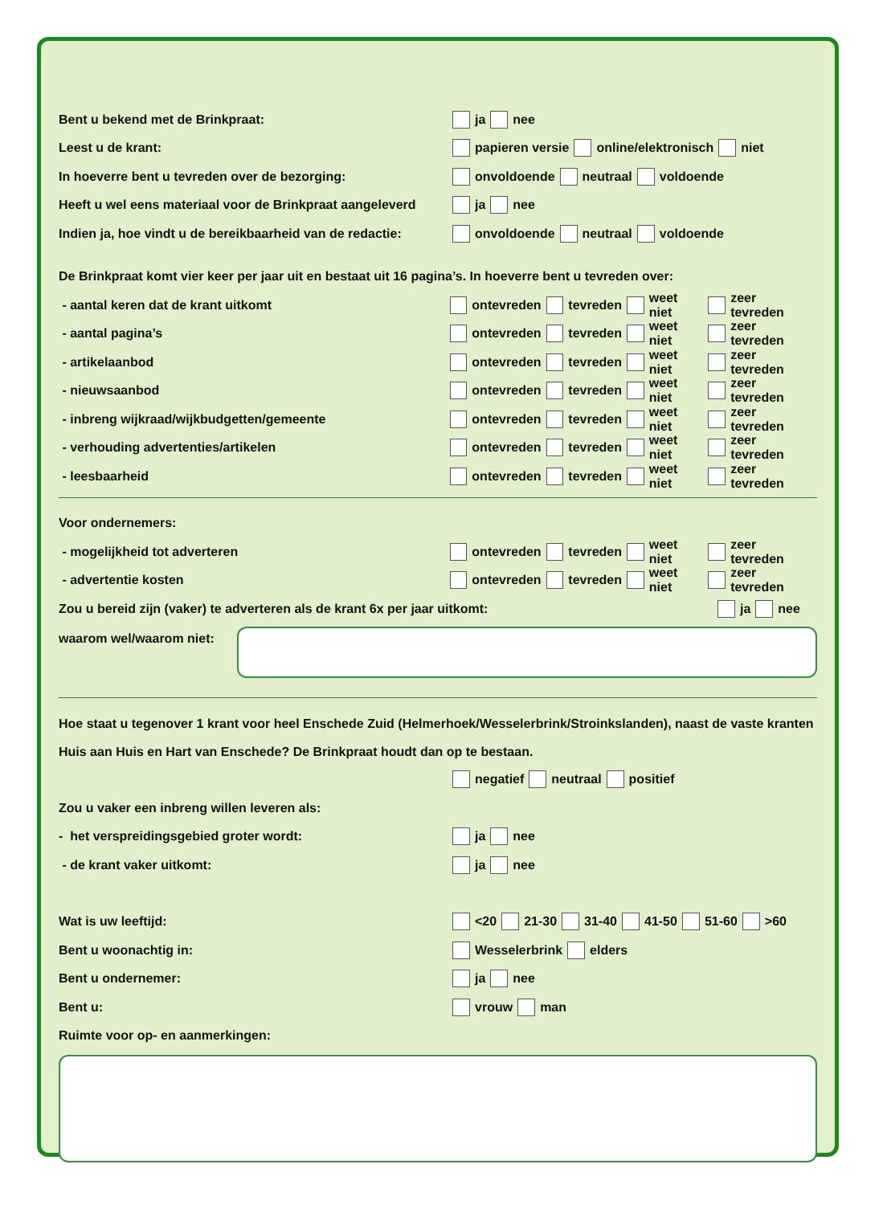Bent u bekend met de Brinkpraat: ja nee
Leest u de krant:
papieren versie online/elektronisch niet
In hoeverre bent u tevreden over de bezorging: onvoldoende neutraal voldoende
Heeft u wel eens materiaal voor de Brinkpraat aangeleverd
ja nee
Indien ja, hoe vindt u de bereikbaarheid van de redactie:
onvoldoende neutraal voldoende
De Brinkpraat komt vier keer per jaar uit en bestaat uit 16 pagina’s. In hoeverre bent u tevreden over:
- aantal keren dat de krant uitkomt
ontevreden tevreden weet niet zeer tevreden
- aantal pagina’s
ontevreden tevreden weet niet zeer tevreden
- artikelaanbod
ontevreden tevreden weet niet zeer tevreden
- nieuwsaanbod
ontevreden tevreden weet niet zeer tevreden
- inbreng wijkraad/wijkbudgetten/gemeente
ontevreden tevreden weet niet zeer tevreden
- verhouding advertenties/artikelen
ontevreden tevreden weet niet zeer tevreden
- leesbaarheid
ontevreden tevreden weet niet zeer tevreden
Voor ondernemers:
- mogelijkheid tot adverteren
ontevreden tevreden weet niet zeer tevreden
- advertentie kosten
ontevreden tevreden weet niet zeer tevreden
Zou u bereid zijn (vaker) te adverteren als de krant 6x per jaar uitkomt: ja nee
waarom wel/waarom niet:
Hoe staat u tegenover 1 krant voor heel Enschede Zuid (Helmerhoek/Wesselerbrink/Stroinkslanden), naast de vaste kranten Huis aan Huis en Hart van Enschede? De Brinkpraat houdt dan op te bestaan.
negatief neutraal positief
Zou u vaker een inbreng willen leveren als:
- het verspreidingsgebied groter wordt: ja nee
- de krant vaker uitkomt: ja nee
Wat is uw leeftijd:
<20 21-30 31-40 41-50 51-60 >60
Bent u woonachtig in: Wesselerbrink elders
Bent u ondernemer: ja nee
Bent u: vrouw man
Ruimte voor op- en aanmerkingen: